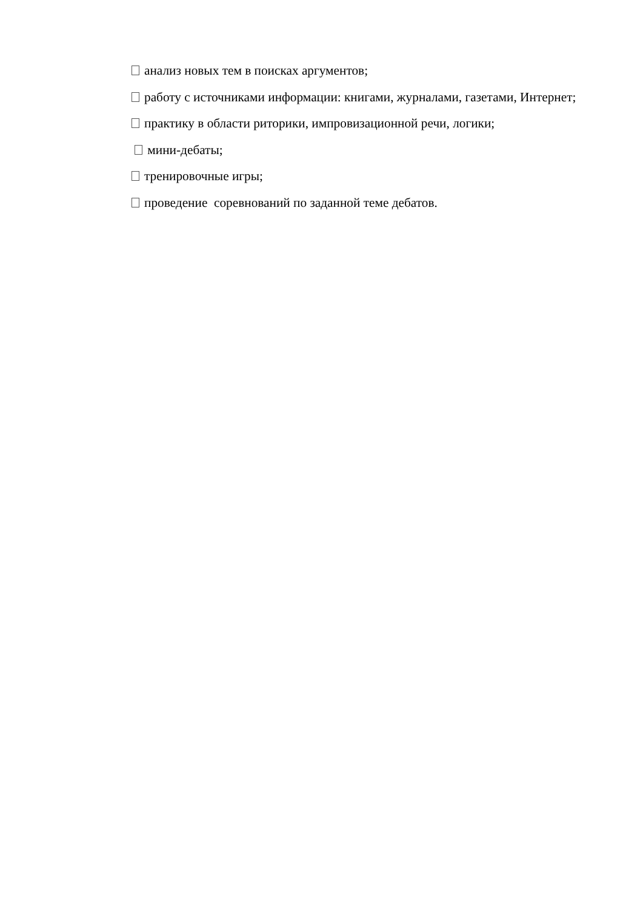анализ новых тем в поисках аргументов;
работу с источниками информации: книгами, журналами, газетами, Интернет;
практику в области риторики, импровизационной речи, логики;
мини-дебаты;
тренировочные игры;
проведение соревнований по заданной теме дебатов.